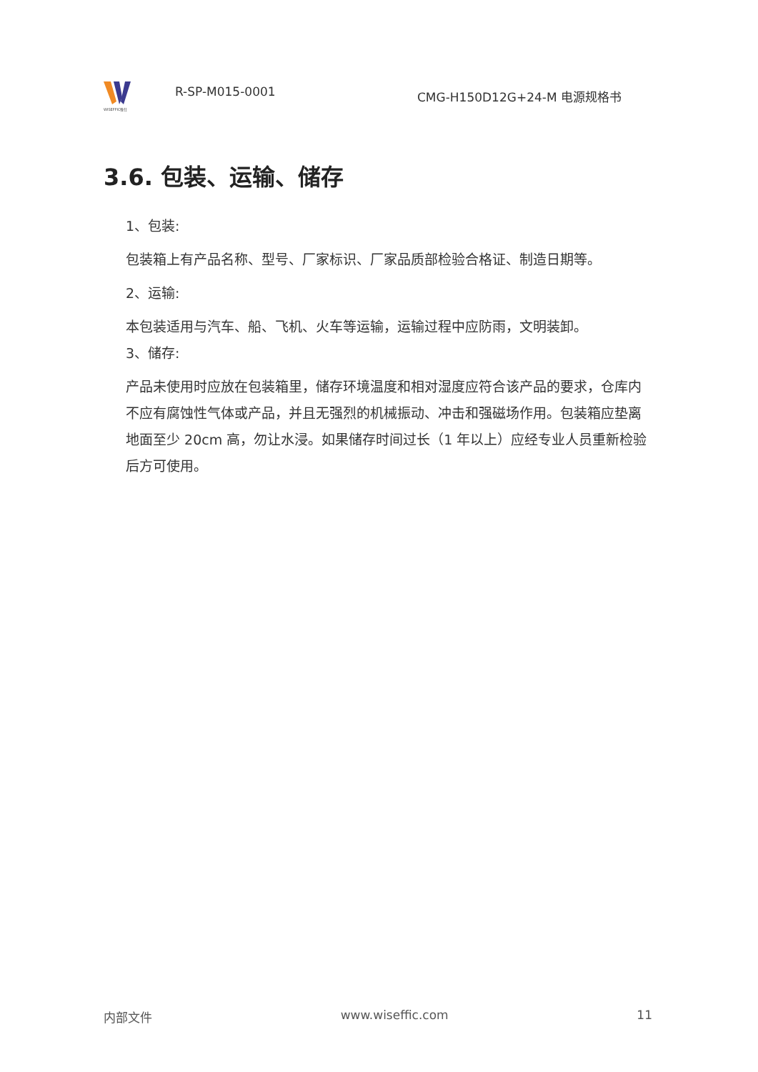WISEFFIC惟仕
R-SP-M015-0001
CMG-H150D12G+24-M 电源规格书
3.6. 包装、运输、储存
1、包装:
包装箱上有产品名称、型号、厂家标识、厂家品质部检验合格证、制造日期等。
2、运输:
本包装适用与汽车、船、飞机、火车等运输，运输过程中应防雨，文明装卸。
3、储存:
产品未使用时应放在包装箱里，储存环境温度和相对湿度应符合该产品的要求，仓库内不应有腐蚀性气体或产品，并且无强烈的机械振动、冲击和强磁场作用。包装箱应垫离地面至少 20cm 高，勿让水浸。如果储存时间过长（1 年以上）应经专业人员重新检验后方可使用。
内部文件 www.wiseffic.com 11